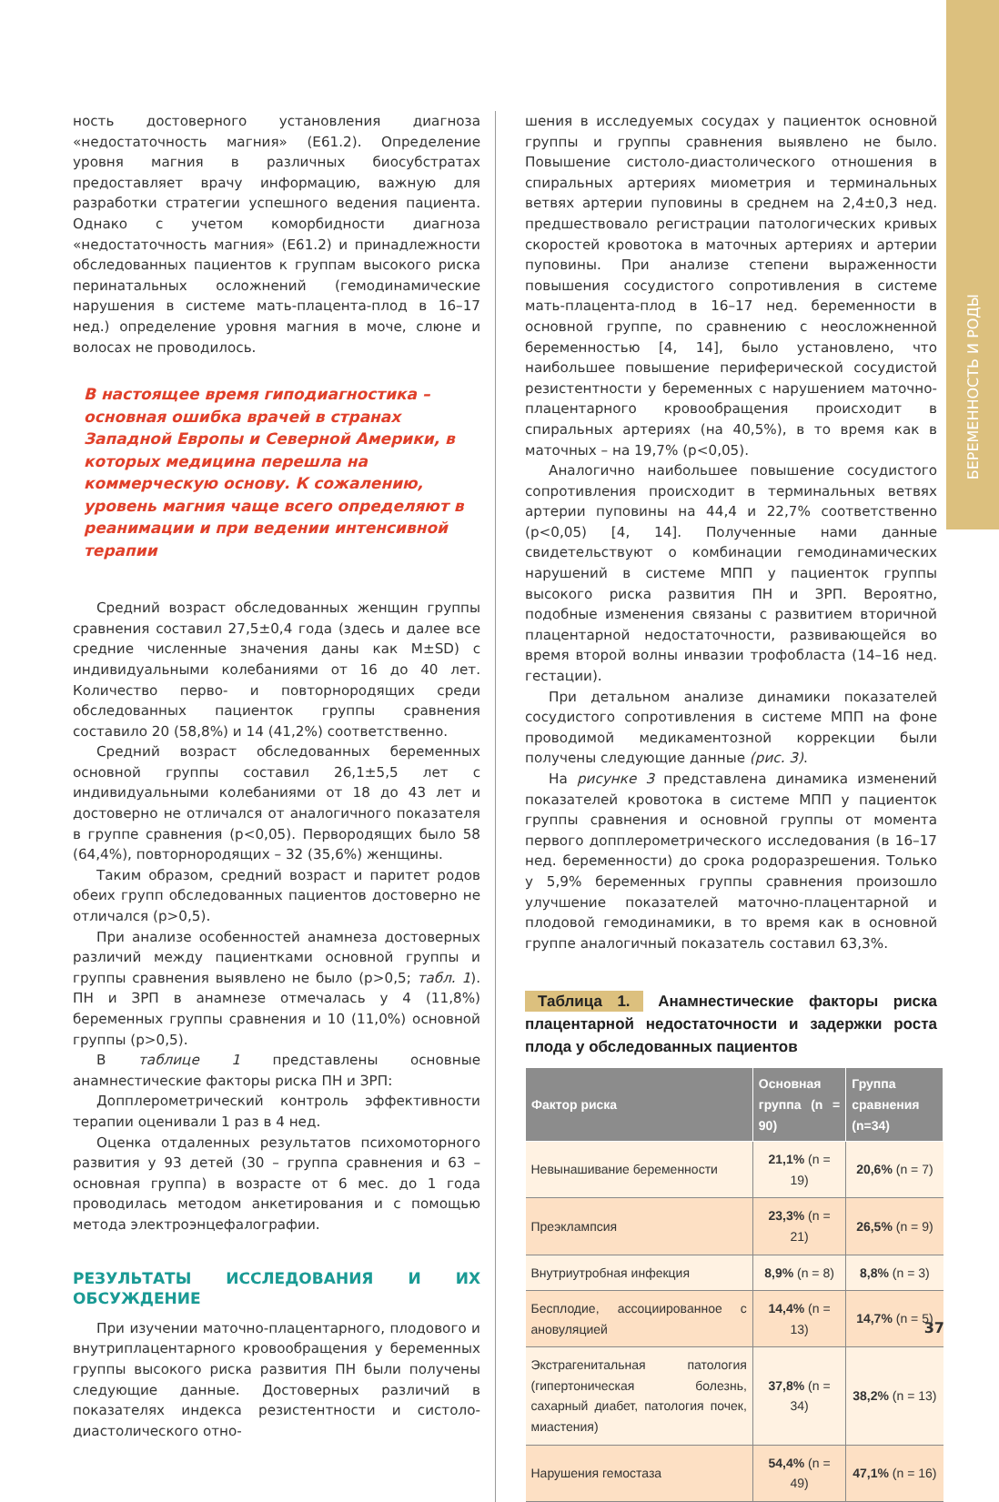БЕРЕМЕННОСТЬ И РОДЫ
ность достоверного установления диагноза «недостаточность магния» (E61.2). Определение уровня магния в различных биосубстратах предоставляет врачу информацию, важную для разработки стратегии успешного ведения пациента. Однако с учетом коморбидности диагноза «недостаточность магния» (E61.2) и принадлежности обследованных пациентов к группам высокого риска перинатальных осложнений (гемодинамические нарушения в системе мать-плацента-плод в 16–17 нед.) определение уровня магния в моче, слюне и волосах не проводилось.
В настоящее время гиподиагностика – основная ошибка врачей в странах Западной Европы и Северной Америки, в которых медицина перешла на коммерческую основу. К сожалению, уровень магния чаще всего определяют в реанимации и при ведении интенсивной терапии
Средний возраст обследованных женщин группы сравнения составил 27,5±0,4 года (здесь и далее все средние численные значения даны как M±SD) с индивидуальными колебаниями от 16 до 40 лет. Количество перво- и повторнородящих среди обследованных пациенток группы сравнения составило 20 (58,8%) и 14 (41,2%) соответственно.
Средний возраст обследованных беременных основной группы составил 26,1±5,5 лет с индивидуальными колебаниями от 18 до 43 лет и достоверно не отличался от аналогичного показателя в группе сравнения (p<0,05). Первородящих было 58 (64,4%), повторнородящих – 32 (35,6%) женщины.
Таким образом, средний возраст и паритет родов обеих групп обследованных пациентов достоверно не отличался (p>0,5).
При анализе особенностей анамнеза достоверных различий между пациентками основной группы и группы сравнения выявлено не было (p>0,5; табл. 1). ПН и ЗРП в анамнезе отмечалась у 4 (11,8%) беременных группы сравнения и 10 (11,0%) основной группы (p>0,5).
В таблице 1 представлены основные анамнестические факторы риска ПН и ЗРП:
Допплерометрический контроль эффективности терапии оценивали 1 раз в 4 нед.
Оценка отдаленных результатов психомоторного развития у 93 детей (30 – группа сравнения и 63 – основная группа) в возрасте от 6 мес. до 1 года проводилась методом анкетирования и с помощью метода электроэнцефалографии.
РЕЗУЛЬТАТЫ ИССЛЕДОВАНИЯ И ИХ ОБСУЖДЕНИЕ
При изучении маточно-плацентарного, плодового и внутриплацентарного кровообращения у беременных группы высокого риска развития ПН были получены следующие данные. Достоверных различий в показателях индекса резистентности и систоло-диастолического отно-
шения в исследуемых сосудах у пациенток основной группы и группы сравнения выявлено не было. Повышение систоло-диастолического отношения в спиральных артериях миометрия и терминальных ветвях артерии пуповины в среднем на 2,4±0,3 нед. предшествовало регистрации патологических кривых скоростей кровотока в маточных артериях и артерии пуповины. При анализе степени выраженности повышения сосудистого сопротивления в системе мать-плацента-плод в 16–17 нед. беременности в основной группе, по сравнению с неосложненной беременностью [4, 14], было установлено, что наибольшее повышение периферической сосудистой резистентности у беременных с нарушением маточно-плацентарного кровообращения происходит в спиральных артериях (на 40,5%), в то время как в маточных – на 19,7% (p<0,05).
Аналогично наибольшее повышение сосудистого сопротивления происходит в терминальных ветвях артерии пуповины на 44,4 и 22,7% соответственно (p<0,05) [4, 14]. Полученные нами данные свидетельствуют о комбинации гемодинамических нарушений в системе МПП у пациенток группы высокого риска развития ПН и ЗРП. Вероятно, подобные изменения связаны с развитием вторичной плацентарной недостаточности, развивающейся во время второй волны инвазии трофобласта (14–16 нед. гестации).
При детальном анализе динамики показателей сосудистого сопротивления в системе МПП на фоне проводимой медикаментозной коррекции были получены следующие данные (рис. 3).
На рисунке 3 представлена динамика изменений показателей кровотока в системе МПП у пациенток группы сравнения и основной группы от момента первого допплерометрического исследования (в 16–17 нед. беременности) до срока родоразрешения. Только у 5,9% беременных группы сравнения произошло улучшение показателей маточно-плацентарной и плодовой гемодинамики, в то время как в основной группе аналогичный показатель составил 63,3%.
Таблица 1. Анамнестические факторы риска плацентарной недостаточности и задержки роста плода у обследованных пациентов
| Фактор риска | Основная группа (n = 90) | Группа сравнения (n=34) |
| --- | --- | --- |
| Невынашивание беременности | 21,1% (n = 19) | 20,6% (n = 7) |
| Преэклампсия | 23,3% (n = 21) | 26,5% (n = 9) |
| Внутриутробная инфекция | 8,9% (n = 8) | 8,8% (n = 3) |
| Бесплодие, ассоциированное с ановуляцией | 14,4% (n = 13) | 14,7% (n = 5) |
| Экстрагенитальная патология (гипертоническая болезнь, сахарный диабет, патология почек, миастения) | 37,8% (n = 34) | 38,2% (n = 13) |
| Нарушения гемостаза | 54,4% (n = 49) | 47,1% (n = 16) |
37